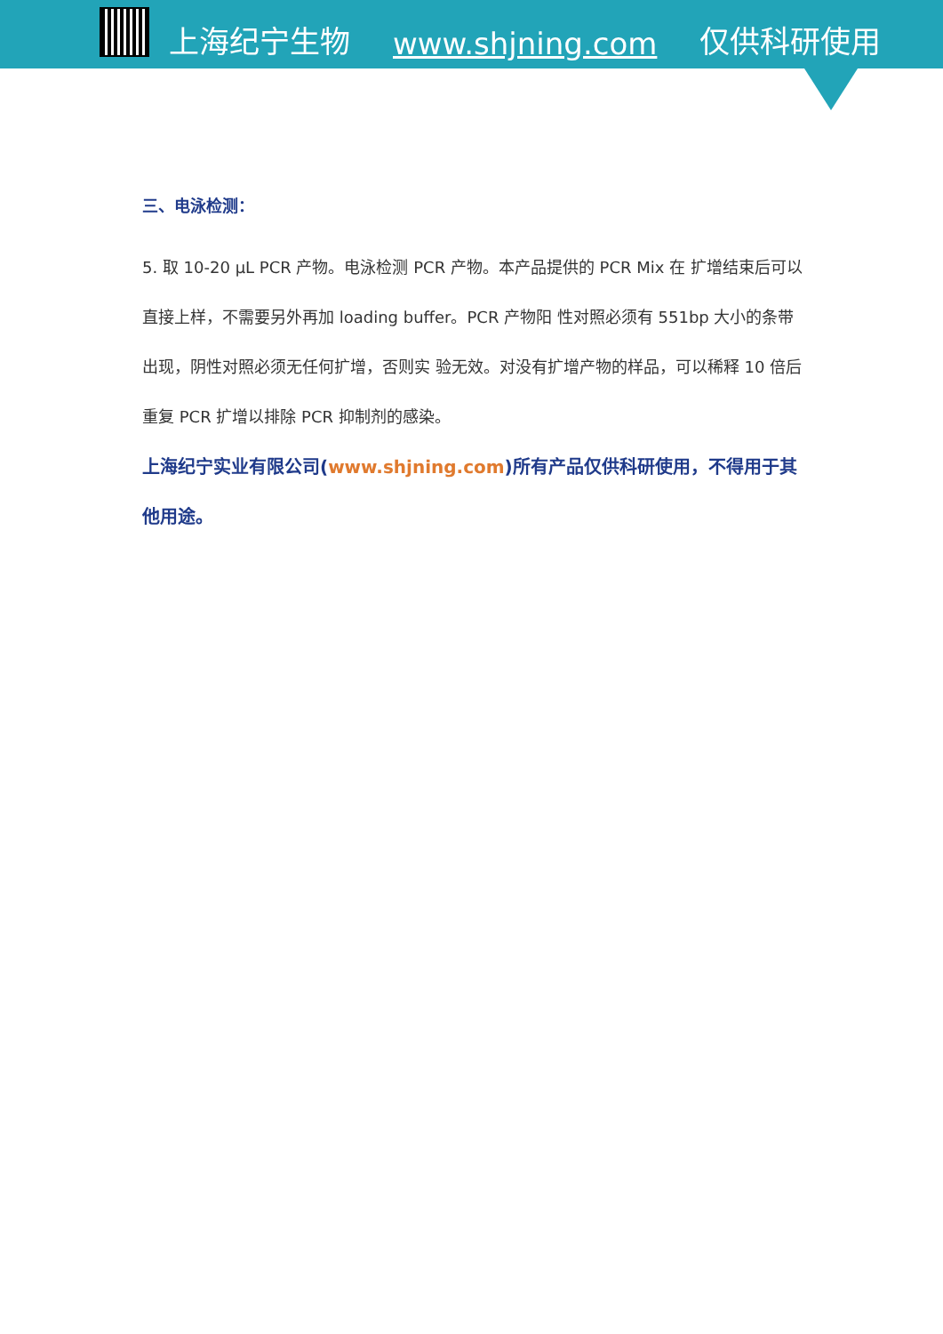上海纪宁生物 www.shjning.com 仅供科研使用
三、电泳检测：
5. 取 10-20 μL PCR 产物。电泳检测 PCR 产物。本产品提供的 PCR Mix 在 扩增结束后可以直接上样，不需要另外再加 loading buffer。PCR 产物阳 性对照必须有 551bp 大小的条带出现，阴性对照必须无任何扩增，否则实 验无效。对没有扩增产物的样品，可以稀释 10 倍后重复 PCR 扩增以排除 PCR 抑制剂的感染。
上海纪宁实业有限公司(www.shjning.com)所有产品仅供科研使用，不得用于其他用途。